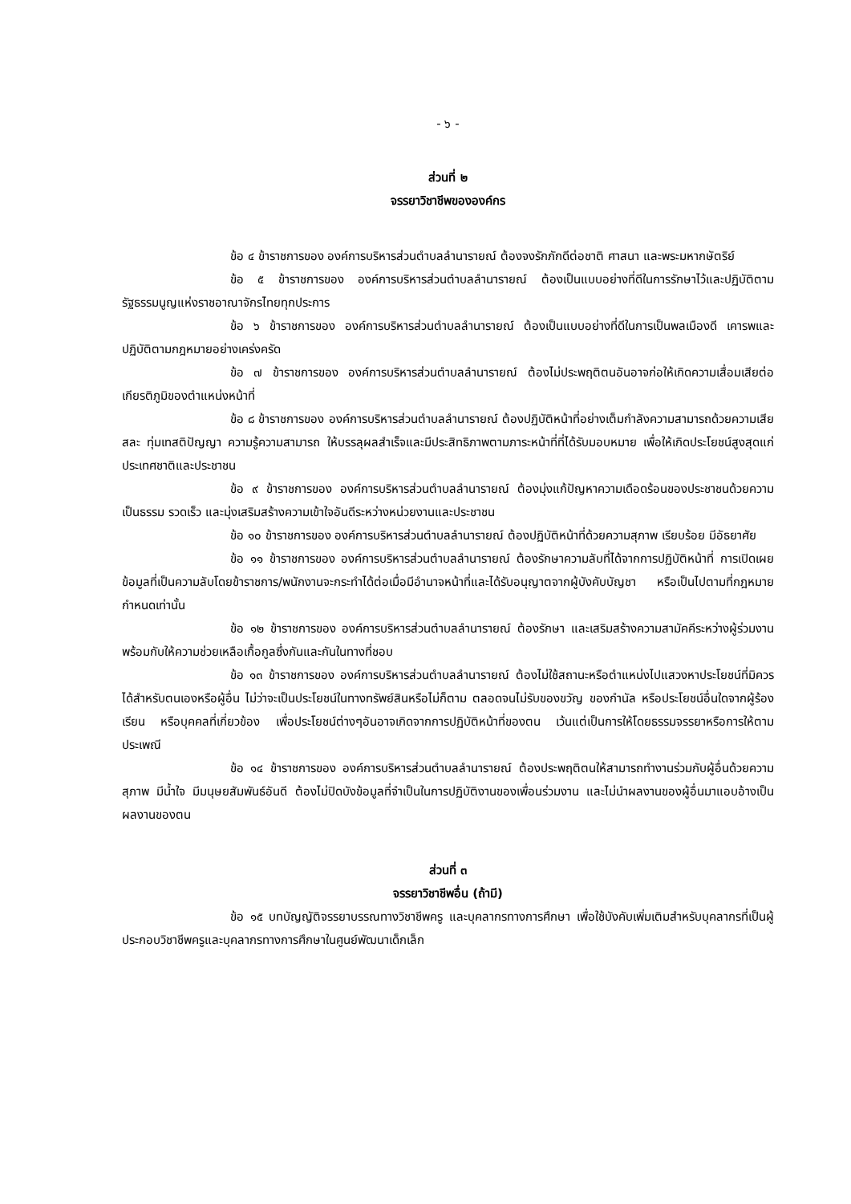- ๖ -
ส่วนที่ ๒
จรรยาวิชาชีพขององค์กร
ข้อ ๔ ข้าราชการของ องค์การบริหารส่วนตำบลลำนารายณ์ ต้องจงรักภักดีต่อชาติ ศาสนา และพระมหากษัตริย์
ข้อ ๕ ข้าราชการของ องค์การบริหารส่วนตำบลลำนารายณ์ ต้องเป็นแบบอย่างที่ดีในการรักษาไว้และปฏิบัติตามรัฐธรรมนูญแห่งราชอาณาจักรไทยทุกประการ
ข้อ ๖ ข้าราชการของ องค์การบริหารส่วนตำบลลำนารายณ์ ต้องเป็นแบบอย่างที่ดีในการเป็นพลเมืองดี เคารพและปฏิบัติตามกฎหมายอย่างเคร่งครัด
ข้อ ๗ ข้าราชการของ องค์การบริหารส่วนตำบลลำนารายณ์ ต้องไม่ประพฤติตนอันอาจก่อให้เกิดความเสื่อมเสียต่อเกียรติภูมิของตำแหน่งหน้าที่
ข้อ ๘ ข้าราชการของ องค์การบริหารส่วนตำบลลำนารายณ์ ต้องปฏิบัติหน้าที่อย่างเต็มกำลังความสามารถด้วยความเสียสละ ทุ่มเทสติปัญญา ความรู้ความสามารถ ให้บรรลุผลสำเร็จและมีประสิทธิภาพตามภาระหน้าที่ที่ได้รับมอบหมาย เพื่อให้เกิดประโยชน์สูงสุดแก่ประเทศชาติและประชาชน
ข้อ ๙ ข้าราชการของ องค์การบริหารส่วนตำบลลำนารายณ์ ต้องมุ่งแก้ปัญหาความเดือดร้อนของประชาชนด้วยความเป็นธรรม รวดเร็ว และมุ่งเสริมสร้างความเข้าใจอันดีระหว่างหน่วยงานและประชาชน
ข้อ ๑๐ ข้าราชการของ องค์การบริหารส่วนตำบลลำนารายณ์ ต้องปฏิบัติหน้าที่ด้วยความสุภาพ เรียบร้อย มีอัธยาศัย
ข้อ ๑๑ ข้าราชการของ องค์การบริหารส่วนตำบลลำนารายณ์ ต้องรักษาความลับที่ได้จากการปฏิบัติหน้าที่ การเปิดเผยข้อมูลที่เป็นความลับโดยข้าราชการ/พนักงานจะกระทำได้ต่อเมื่อมีอำนาจหน้าที่และได้รับอนุญาตจากผู้บังคับบัญชา หรือเป็นไปตามที่กฎหมายกำหนดเท่านั้น
ข้อ ๑๒ ข้าราชการของ องค์การบริหารส่วนตำบลลำนารายณ์ ต้องรักษา และเสริมสร้างความสามัคคีระหว่างผู้ร่วมงาน พร้อมกับให้ความช่วยเหลือเกื้อกูลซึ่งกันและกันในทางที่ชอบ
ข้อ ๑๓ ข้าราชการของ องค์การบริหารส่วนตำบลลำนารายณ์ ต้องไม่ใช้สถานะหรือตำแหน่งไปแสวงหาประโยชน์ที่มิควรได้สำหรับตนเองหรือผู้อื่น ไม่ว่าจะเป็นประโยชน์ในทางทรัพย์สินหรือไม่ก็ตาม ตลอดจนไม่รับของขวัญ ของกำนัล หรือประโยชน์อื่นใดจากผู้ร้องเรียน หรือบุคคลที่เกี่ยวข้อง เพื่อประโยชน์ต่างๆอันอาจเกิดจากการปฏิบัติหน้าที่ของตน เว้นแต่เป็นการให้โดยธรรมจรรยาหรือการให้ตามประเพณี
ข้อ ๑๔ ข้าราชการของ องค์การบริหารส่วนตำบลลำนารายณ์ ต้องประพฤติตนให้สามารถทำงานร่วมกับผู้อื่นด้วยความสุภาพ มีน้ำใจ มีมนุษยสัมพันธ์อันดี ต้องไม่ปิดบังข้อมูลที่จำเป็นในการปฏิบัติงานของเพื่อนร่วมงาน และไม่นำผลงานของผู้อื่นมาแอบอ้างเป็นผลงานของตน
ส่วนที่ ๓
จรรยาวิชาชีพอื่น (ถ้ามี)
ข้อ ๑๕ บทบัญญัติจรรยาบรรณทางวิชาชีพครู และบุคลากรทางการศึกษา เพื่อใช้บังคับเพิ่มเติมสำหรับบุคลากรที่เป็นผู้ประกอบวิชาชีพครูและบุคลากรทางการศึกษาในศูนย์พัฒนาเด็กเล็ก